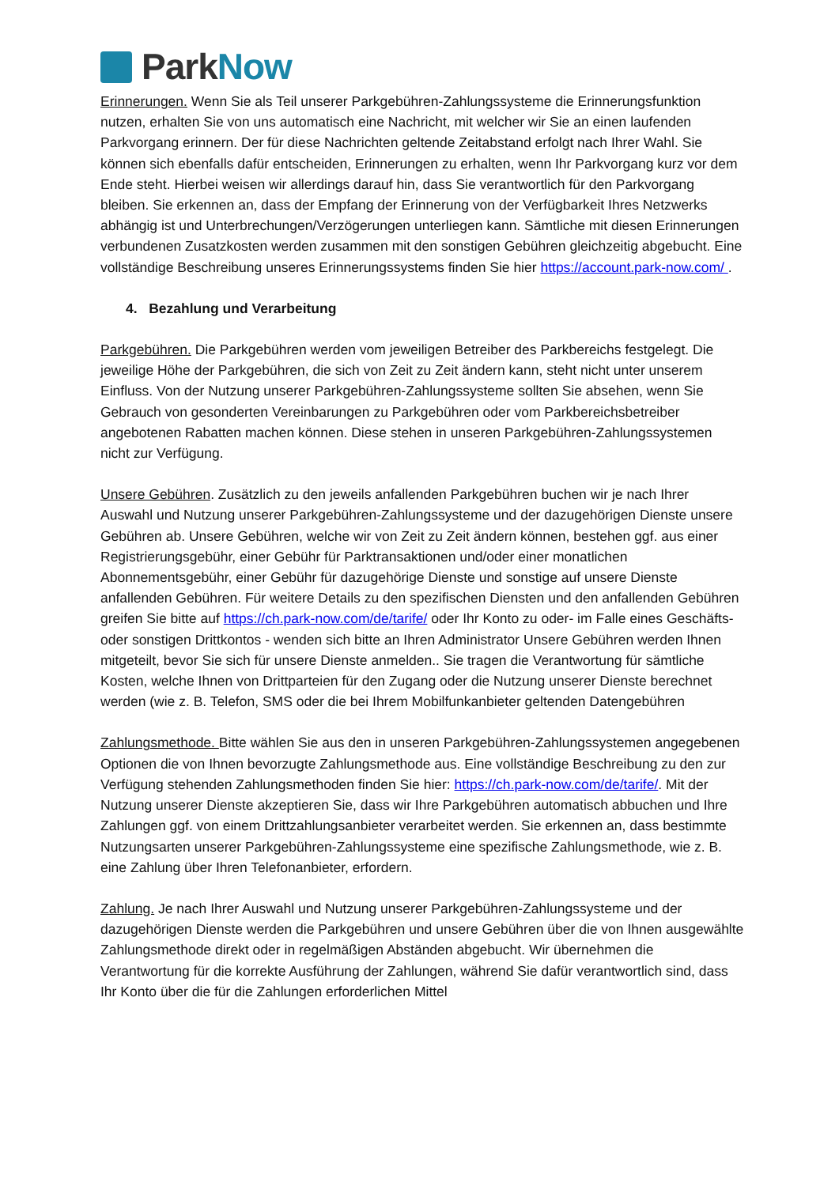Park Now
Erinnerungen. Wenn Sie als Teil unserer Parkgebühren-Zahlungssysteme die Erinnerungs­funktion nutzen, erhalten Sie von uns automatisch eine Nachricht, mit welcher wir Sie an einen laufenden Parkvorgang erinnern. Der für diese Nachrichten geltende Zeitabstand erfolgt nach Ihrer Wahl. Sie können sich ebenfalls dafür entscheiden, Erinnerungen zu erhalten, wenn Ihr Parkvorgang kurz vor dem Ende steht. Hierbei weisen wir allerdings darauf hin, dass Sie verantwortlich für den Parkvorgang bleiben. Sie erkennen an, dass der Empfang der Erinnerung von der Verfügbarkeit Ihres Netzwerks abhängig ist und Unterbrechungen/Verzögerungen unterliegen kann. Sämtliche mit diesen Erinnerungen verbundenen Zusatzkosten werden zusammen mit den sonstigen Gebühren gleichzeitig abgebucht. Eine vollständige Beschreibung unseres Erinnerungssystems finden Sie hier https://account.park-now.com/ .
4. Bezahlung und Verarbeitung
Parkgebühren. Die Parkgebühren werden vom jeweiligen Betreiber des Parkbereichs festgelegt. Die jeweilige Höhe der Parkgebühren, die sich von Zeit zu Zeit ändern kann, steht nicht unter unserem Einfluss. Von der Nutzung unserer Parkgebühren-Zahlungssysteme sollten Sie absehen, wenn Sie Gebrauch von gesonderten Vereinbarungen zu Parkgebühren oder vom Parkbereichsbetreiber angebotenen Rabatten machen können. Diese stehen in unseren Parkgebühren-Zahlungssystemen nicht zur Verfügung.
Unsere Gebühren. Zusätzlich zu den jeweils anfallenden Parkgebühren buchen wir je nach Ihrer Auswahl und Nutzung unserer Parkgebühren-Zahlungssysteme und der dazugehörigen Dienste unsere Gebühren ab. Unsere Gebühren, welche wir von Zeit zu Zeit ändern können, bestehen ggf. aus einer Registrierungsgebühr, einer Gebühr für Parktransaktionen und/oder einer monatlichen Abonnementsgebühr, einer Gebühr für dazugehörige Dienste und sonstige auf unsere Dienste anfallenden Gebühren. Für weitere Details zu den spezifischen Diensten und den anfallenden Gebühren greifen Sie bitte auf https://ch.park-now.com/de/tarife/ oder Ihr Konto zu oder- im Falle eines Geschäfts- oder sonstigen Drittkontos - wenden sich bitte an Ihren Administrator Unsere Gebühren werden Ihnen mitgeteilt, bevor Sie sich für unsere Dienste anmelden.. Sie tragen die Verantwortung für sämtliche Kosten, welche Ihnen von Drittparteien für den Zugang oder die Nutzung unserer Dienste berechnet werden (wie z. B. Telefon, SMS oder die bei Ihrem Mobilfunkanbieter geltenden Datengebühren
Zahlungsmethode. Bitte wählen Sie aus den in unseren Parkgebühren-Zahlungssystemen angegebenen Optionen die von Ihnen bevorzugte Zahlungsmethode aus. Eine vollständige Beschreibung zu den zur Verfügung stehenden Zahlungsmethoden finden Sie hier: https://ch.park-now.com/de/tarife/. Mit der Nutzung unserer Dienste akzeptieren Sie, dass wir Ihre Parkgebühren automatisch abbuchen und Ihre Zahlungen ggf. von einem Drittzahlungsanbieter verarbeitet werden. Sie erkennen an, dass bestimmte Nutzungsarten unserer Parkgebühren-Zahlungssysteme eine spezifische Zahlungsmethode, wie z. B. eine Zahlung über Ihren Telefonanbieter, erfordern.
Zahlung. Je nach Ihrer Auswahl und Nutzung unserer Parkgebühren-Zahlungssysteme und der dazugehörigen Dienste werden die Parkgebühren und unsere Gebühren über die von Ihnen ausgewählte Zahlungsmethode direkt oder in regelmäßigen Abständen abgebucht. Wir übernehmen die Verantwortung für die korrekte Ausführung der Zahlungen, während Sie dafür verantwortlich sind, dass Ihr Konto über die für die Zahlungen erforderlichen Mittel